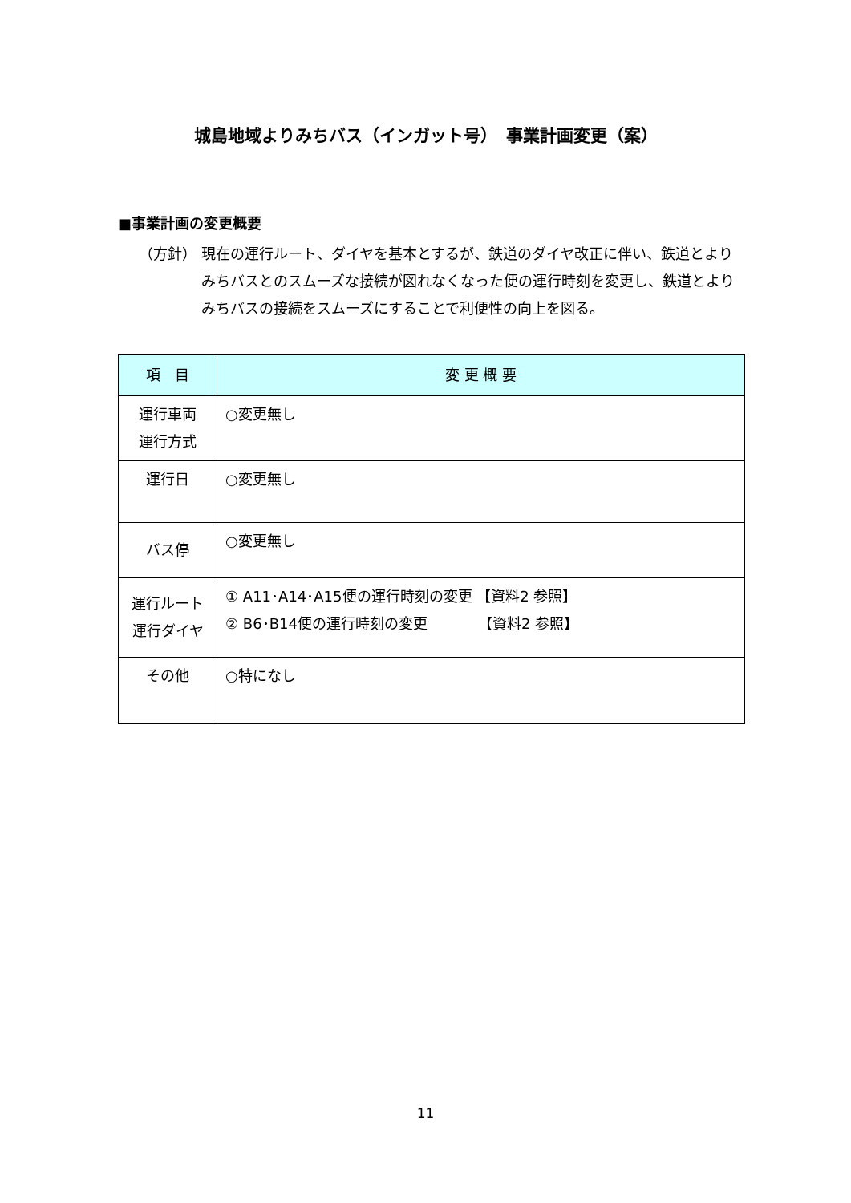城島地域よりみちバス（インガット号）　事業計画変更（案）
■事業計画の変更概要
（方針） 現在の運行ルート、ダイヤを基本とするが、鉄道のダイヤ改正に伴い、鉄道とよりみちバスとのスムーズな接続が図れなくなった便の運行時刻を変更し、鉄道とよりみちバスの接続をスムーズにすることで利便性の向上を図る。
| 項 目 | 変 更 概 要 |
| --- | --- |
| 運行車両 運行方式 | ○変更無し |
| 運行日 | ○変更無し |
| バス停 | ○変更無し |
| 運行ルート 運行ダイヤ | ① A11･A14･A15便の運行時刻の変更 【資料2 参照】 ② B6･B14便の運行時刻の変更 【資料2 参照】 |
| その他 | ○特になし |
11